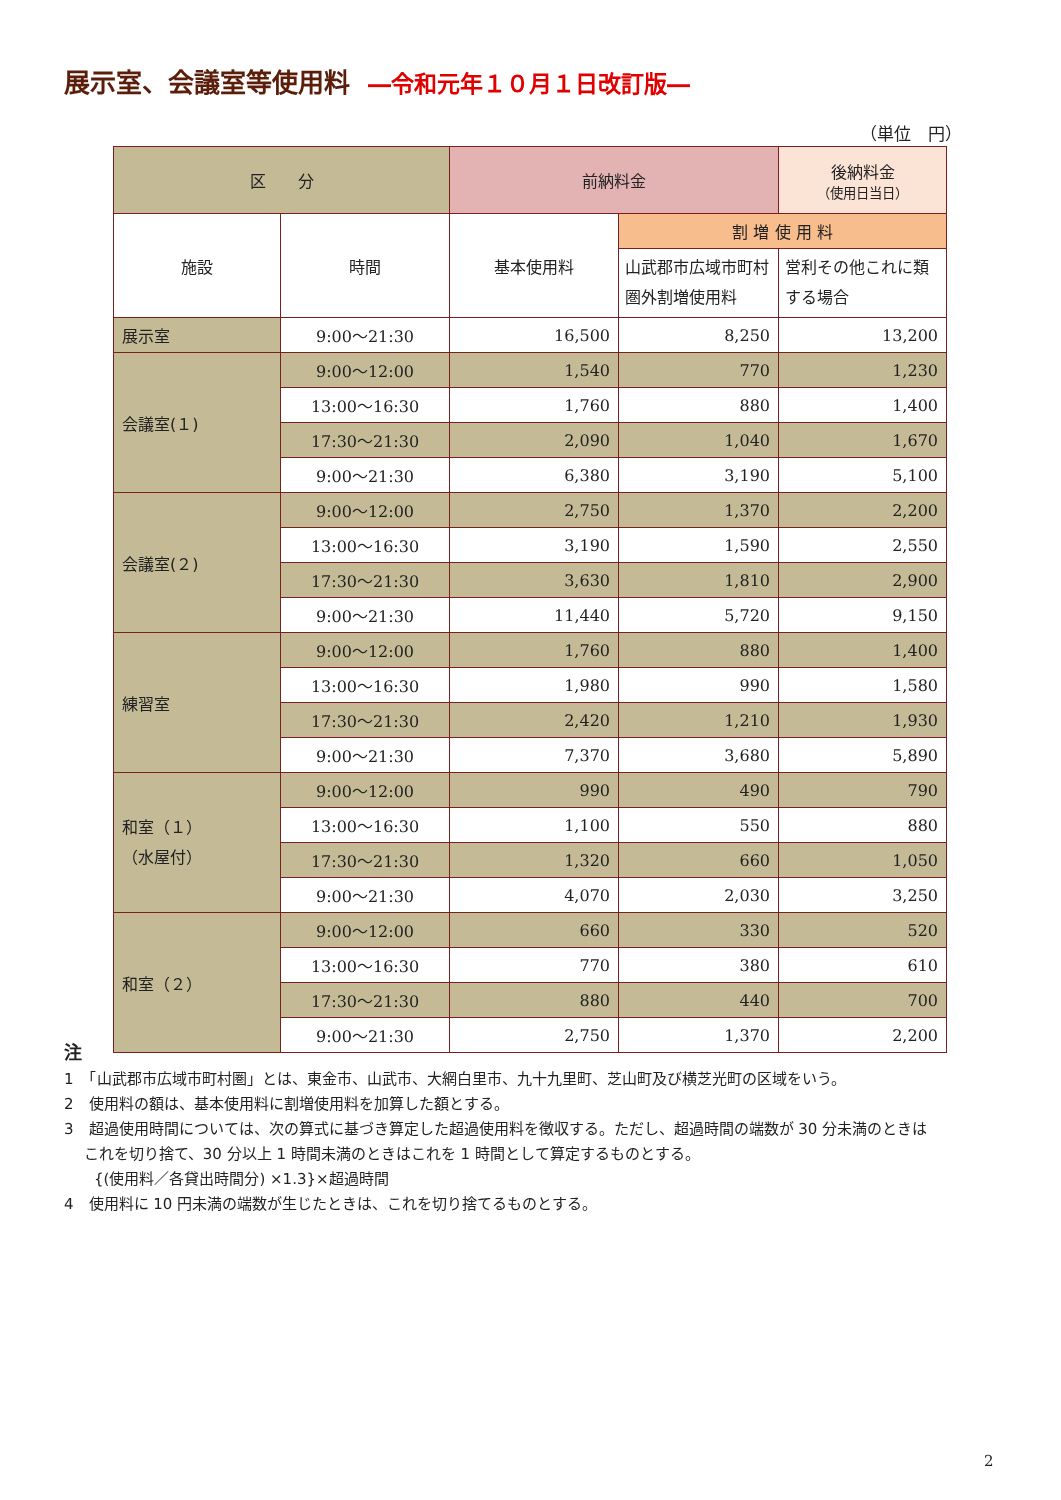展示室、会議室等使用料 ―令和元年１０月１日改訂版―
（単位　円）
| 区 分 | | 前納料金 | | 後納料金 （使用日当日） |
| --- | --- | --- | --- | --- |
| 施設 | 時間 | 基本使用料 | 割 増 使 用 料 | |
| | | | 山武郡市広域市町村圏外割増使用料 | 営利その他これに類する場合 |
| 展示室 | 9:00～21:30 | 16,500 | 8,250 | 13,200 |
| 会議室(１) | 9:00～12:00 | 1,540 | 770 | 1,230 |
| | 13:00～16:30 | 1,760 | 880 | 1,400 |
| | 17:30～21:30 | 2,090 | 1,040 | 1,670 |
| | 9:00～21:30 | 6,380 | 3,190 | 5,100 |
| 会議室(２) | 9:00～12:00 | 2,750 | 1,370 | 2,200 |
| | 13:00～16:30 | 3,190 | 1,590 | 2,550 |
| | 17:30～21:30 | 3,630 | 1,810 | 2,900 |
| | 9:00～21:30 | 11,440 | 5,720 | 9,150 |
| 練習室 | 9:00～12:00 | 1,760 | 880 | 1,400 |
| | 13:00～16:30 | 1,980 | 990 | 1,580 |
| | 17:30～21:30 | 2,420 | 1,210 | 1,930 |
| | 9:00～21:30 | 7,370 | 3,680 | 5,890 |
| 和室（１） （水屋付） | 9:00～12:00 | 990 | 490 | 790 |
| | 13:00～16:30 | 1,100 | 550 | 880 |
| | 17:30～21:30 | 1,320 | 660 | 1,050 |
| | 9:00～21:30 | 4,070 | 2,030 | 3,250 |
| 和室（２） | 9:00～12:00 | 660 | 330 | 520 |
| | 13:00～16:30 | 770 | 380 | 610 |
| | 17:30～21:30 | 880 | 440 | 700 |
| | 9:00～21:30 | 2,750 | 1,370 | 2,200 |
注
1　「山武郡市広域市町村圏」とは、東金市、山武市、大網白里市、九十九里町、芝山町及び横芝光町の区域をいう。
2　使用料の額は、基本使用料に割増使用料を加算した額とする。
3　超過使用時間については、次の算式に基づき算定した超過使用料を徴収する。ただし、超過時間の端数が 30 分未満のときは
　 これを切り捨て、30 分以上 1 時間未満のときはこれを 1 時間として算定するものとする。
　　{(使用料／各貸出時間分) ×1.3}×超過時間
4　使用料に 10 円未満の端数が生じたときは、これを切り捨てるものとする。
2